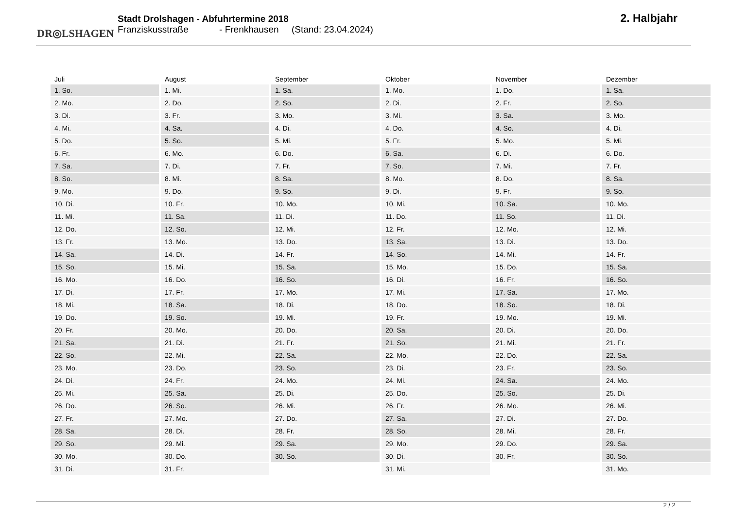DR◎LSHAGEN
Stadt Drolshagen - Abfuhrtermine 2018
Franziskusstraße - Frenkhausen (Stand: 23.04.2024)
2. Halbjahr
| Juli | August | September | Oktober | November | Dezember |
| --- | --- | --- | --- | --- | --- |
| 1. So. | 1. Mi. | 1. Sa. | 1. Mo. | 1. Do. | 1. Sa. |
| 2. Mo. | 2. Do. | 2. So. | 2. Di. | 2. Fr. | 2. So. |
| 3. Di. | 3. Fr. | 3. Mo. | 3. Mi. | 3. Sa. | 3. Mo. |
| 4. Mi. | 4. Sa. | 4. Di. | 4. Do. | 4. So. | 4. Di. |
| 5. Do. | 5. So. | 5. Mi. | 5. Fr. | 5. Mo. | 5. Mi. |
| 6. Fr. | 6. Mo. | 6. Do. | 6. Sa. | 6. Di. | 6. Do. |
| 7. Sa. | 7. Di. | 7. Fr. | 7. So. | 7. Mi. | 7. Fr. |
| 8. So. | 8. Mi. | 8. Sa. | 8. Mo. | 8. Do. | 8. Sa. |
| 9. Mo. | 9. Do. | 9. So. | 9. Di. | 9. Fr. | 9. So. |
| 10. Di. | 10. Fr. | 10. Mo. | 10. Mi. | 10. Sa. | 10. Mo. |
| 11. Mi. | 11. Sa. | 11. Di. | 11. Do. | 11. So. | 11. Di. |
| 12. Do. | 12. So. | 12. Mi. | 12. Fr. | 12. Mo. | 12. Mi. |
| 13. Fr. | 13. Mo. | 13. Do. | 13. Sa. | 13. Di. | 13. Do. |
| 14. Sa. | 14. Di. | 14. Fr. | 14. So. | 14. Mi. | 14. Fr. |
| 15. So. | 15. Mi. | 15. Sa. | 15. Mo. | 15. Do. | 15. Sa. |
| 16. Mo. | 16. Do. | 16. So. | 16. Di. | 16. Fr. | 16. So. |
| 17. Di. | 17. Fr. | 17. Mo. | 17. Mi. | 17. Sa. | 17. Mo. |
| 18. Mi. | 18. Sa. | 18. Di. | 18. Do. | 18. So. | 18. Di. |
| 19. Do. | 19. So. | 19. Mi. | 19. Fr. | 19. Mo. | 19. Mi. |
| 20. Fr. | 20. Mo. | 20. Do. | 20. Sa. | 20. Di. | 20. Do. |
| 21. Sa. | 21. Di. | 21. Fr. | 21. So. | 21. Mi. | 21. Fr. |
| 22. So. | 22. Mi. | 22. Sa. | 22. Mo. | 22. Do. | 22. Sa. |
| 23. Mo. | 23. Do. | 23. So. | 23. Di. | 23. Fr. | 23. So. |
| 24. Di. | 24. Fr. | 24. Mo. | 24. Mi. | 24. Sa. | 24. Mo. |
| 25. Mi. | 25. Sa. | 25. Di. | 25. Do. | 25. So. | 25. Di. |
| 26. Do. | 26. So. | 26. Mi. | 26. Fr. | 26. Mo. | 26. Mi. |
| 27. Fr. | 27. Mo. | 27. Do. | 27. Sa. | 27. Di. | 27. Do. |
| 28. Sa. | 28. Di. | 28. Fr. | 28. So. | 28. Mi. | 28. Fr. |
| 29. So. | 29. Mi. | 29. Sa. | 29. Mo. | 29. Do. | 29. Sa. |
| 30. Mo. | 30. Do. | 30. So. | 30. Di. | 30. Fr. | 30. So. |
| 31. Di. | 31. Fr. | | 31. Mi. | | 31. Mo. |
2 / 2